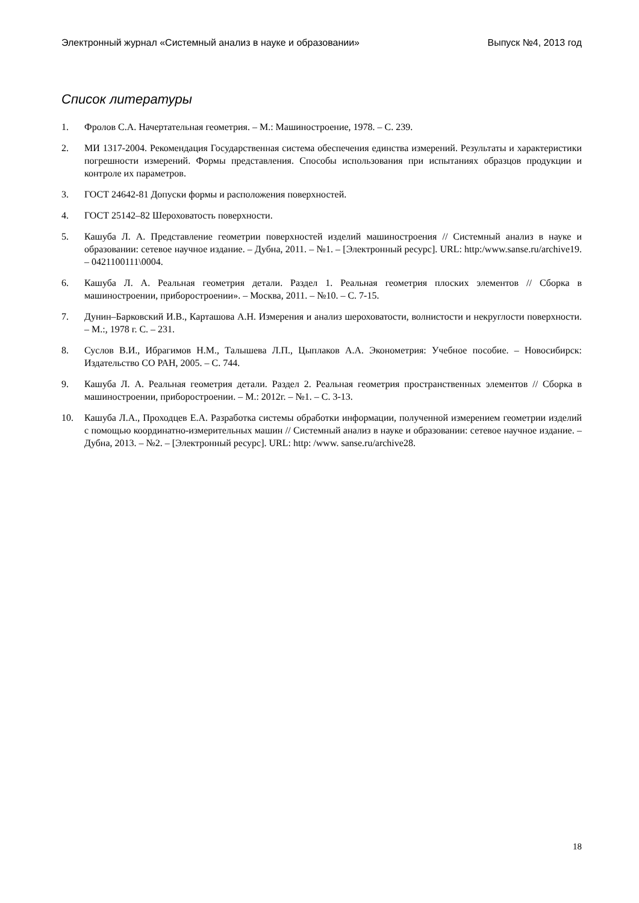Электронный журнал «Системный анализ в науке и образовании» Выпуск №4, 2013 год
Список литературы
1. Фролов С.А. Начертательная геометрия. – М.: Машиностроение, 1978. – С. 239.
2. МИ 1317-2004. Рекомендация Государственная система обеспечения единства измерений. Результаты и характеристики погрешности измерений. Формы представления. Способы использования при испытаниях образцов продукции и контроле их параметров.
3. ГОСТ 24642-81 Допуски формы и расположения поверхностей.
4. ГОСТ 25142–82 Шероховатость поверхности.
5. Кашуба Л. А. Представление геометрии поверхностей изделий машиностроения // Системный анализ в науке и образовании: сетевое научное издание. – Дубна, 2011. – №1. – [Электронный ресурс]. URL: http:/www.sanse.ru/archive19. – 0421100111\0004.
6. Кашуба Л. А. Реальная геометрия детали. Раздел 1. Реальная геометрия плоских элементов // Сборка в машиностроении, приборостроении». – Москва, 2011. – №10. – С. 7-15.
7. Дунин–Барковский И.В., Карташова А.Н. Измерения и анализ шероховатости, волнистости и некруглости поверхности. – М.:, 1978 г. С. – 231.
8. Суслов В.И., Ибрагимов Н.М., Талышева Л.П., Цыплаков А.А. Эконометрия: Учебное пособие. – Новосибирск: Издательство СО РАН, 2005. – С. 744.
9. Кашуба Л. А. Реальная геометрия детали. Раздел 2. Реальная геометрия пространственных элементов // Сборка в машиностроении, приборостроении. – М.: 2012г. – №1. – С. 3-13.
10. Кашуба Л.А., Проходцев Е.А. Разработка системы обработки информации, полученной измерением геометрии изделий с помощью координатно-измерительных машин // Системный анализ в науке и образовании: сетевое научное издание. – Дубна, 2013. – №2. – [Электронный ресурс]. URL: http: /www. sanse.ru/archive28.
18